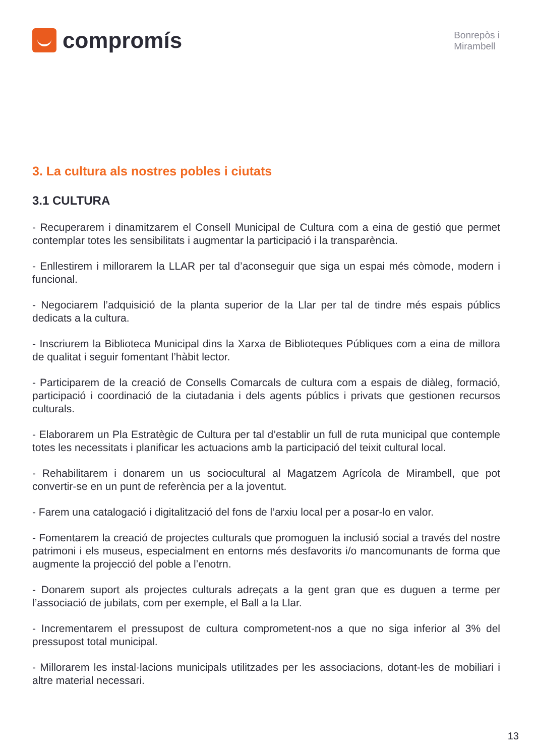compromís
Bonrepòs i
Mirambell
3. La cultura als nostres pobles i ciutats
3.1 CULTURA
- Recuperarem i dinamitzarem el Consell Municipal de Cultura com a eina de gestió que permet contemplar totes les sensibilitats i augmentar la participació i la transparència.
- Enllestirem i millorarem la LLAR per tal d’aconseguir que siga un espai més còmode, modern i funcional.
- Negociarem l’adquisició de la planta superior de la Llar per tal de tindre més espais públics dedicats a la cultura.
- Inscriurem la Biblioteca Municipal dins la Xarxa de Biblioteques Públiques com a eina de millora de qualitat i seguir fomentant l’hàbit lector.
- Participarem de la creació de Consells Comarcals de cultura com a espais de diàleg, formació, participació i coordinació de la ciutadania i dels agents públics i privats que gestionen recursos culturals.
- Elaborarem un Pla Estratègic de Cultura per tal d’establir un full de ruta municipal que contemple totes les necessitats i planificar les actuacions amb la participació del teixit cultural local.
- Rehabilitarem i donarem un us sociocultural al Magatzem Agrícola de Mirambell, que pot convertir-se en un punt de referència per a la joventut.
- Farem una catalogació i digitalització del fons de l’arxiu local per a posar-lo en valor.
- Fomentarem la creació de projectes culturals que promoguen la inclusió social a través del nostre patrimoni i els museus, especialment en entorns més desfavorits i/o mancomunants de forma que augmente la projecció del poble a l’enotrn.
- Donarem suport als projectes culturals adreçats a la gent gran que es duguen a terme per l’associació de jubilats, com per exemple, el Ball a la Llar.
- Incrementarem el pressupost de cultura comprometent-nos a que no siga inferior al 3% del pressupost total municipal.
- Millorarem les instal·lacions municipals utilitzades per les associacions, dotant-les de mobiliari i altre material necessari.
13